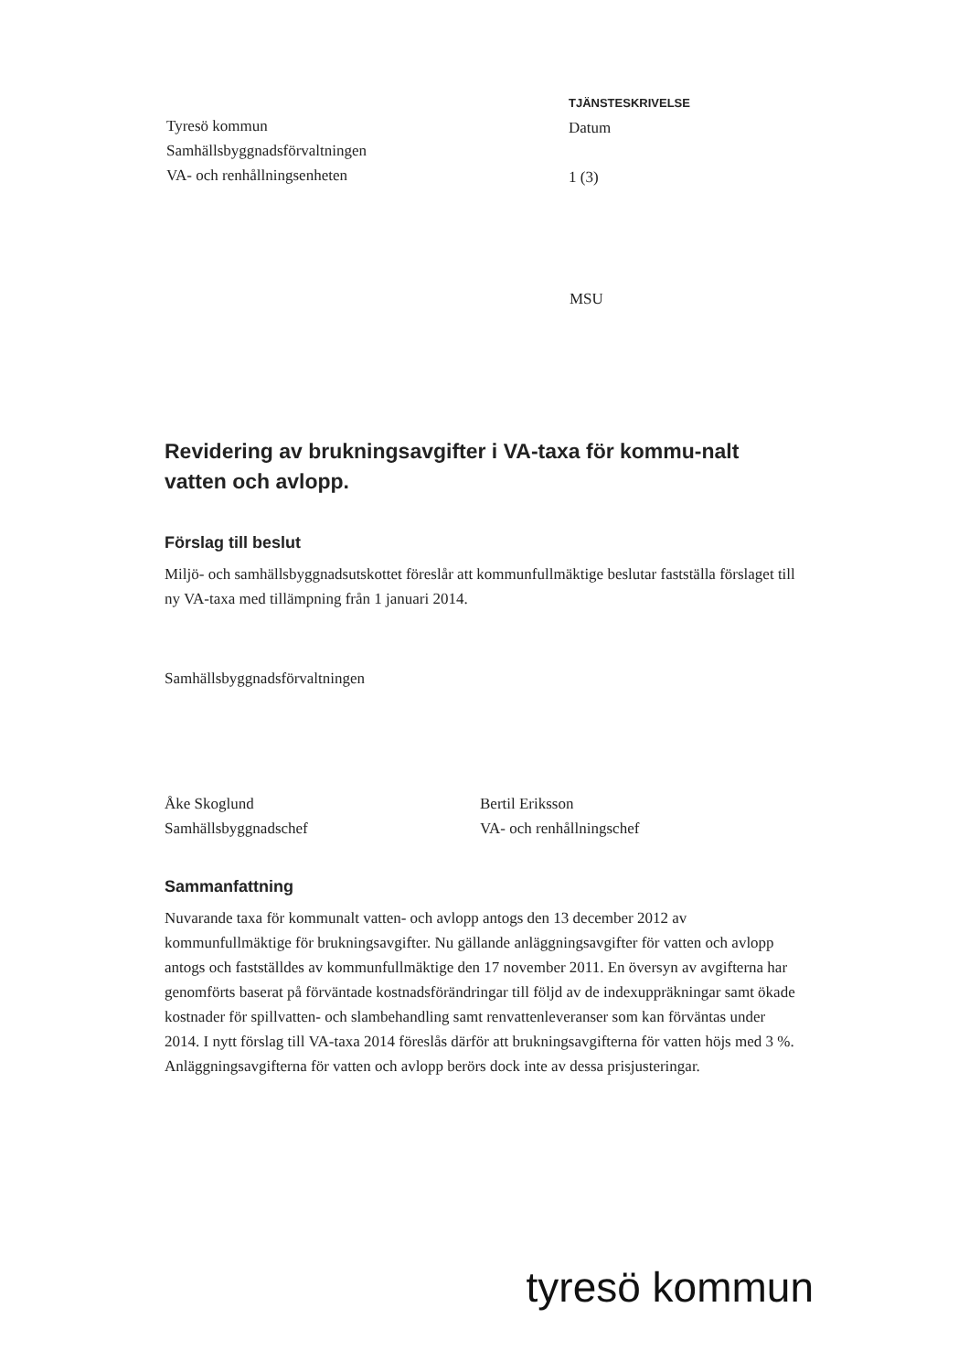Tyresö kommun
Samhällsbyggnadsförvaltningen
VA- och renhållningsenheten
TJÄNSTESKRIVELSE
Datum
1 (3)
MSU
Revidering av brukningsavgifter i VA-taxa för kommu-nalt vatten och avlopp.
Förslag till beslut
Miljö- och samhällsbyggnadsutskottet föreslår att kommunfullmäktige beslutar fastställa förslaget till ny VA-taxa med tillämpning från 1 januari 2014.
Samhällsbyggnadsförvaltningen
Åke Skoglund
Samhällsbyggnadschef
Bertil Eriksson
VA- och renhållningschef
Sammanfattning
Nuvarande taxa för kommunalt vatten- och avlopp antogs den 13 december 2012 av kommunfullmäktige för brukningsavgifter. Nu gällande anläggningsavgifter för vatten och avlopp antogs och fastställdes av kommunfullmäktige den 17 november 2011. En översyn av avgifterna har genomförts baserat på förväntade kostnadsförändringar till följd av de indexuppräkningar samt ökade kostnader för spillvatten- och slambehandling samt renvattenleveranser som kan förväntas under 2014. I nytt förslag till VA-taxa 2014 föreslås därför att brukningsavgifterna för vatten höjs med 3 %. Anläggningsavgifterna för vatten och avlopp berörs dock inte av dessa prisjusteringar.
tyresö kommun